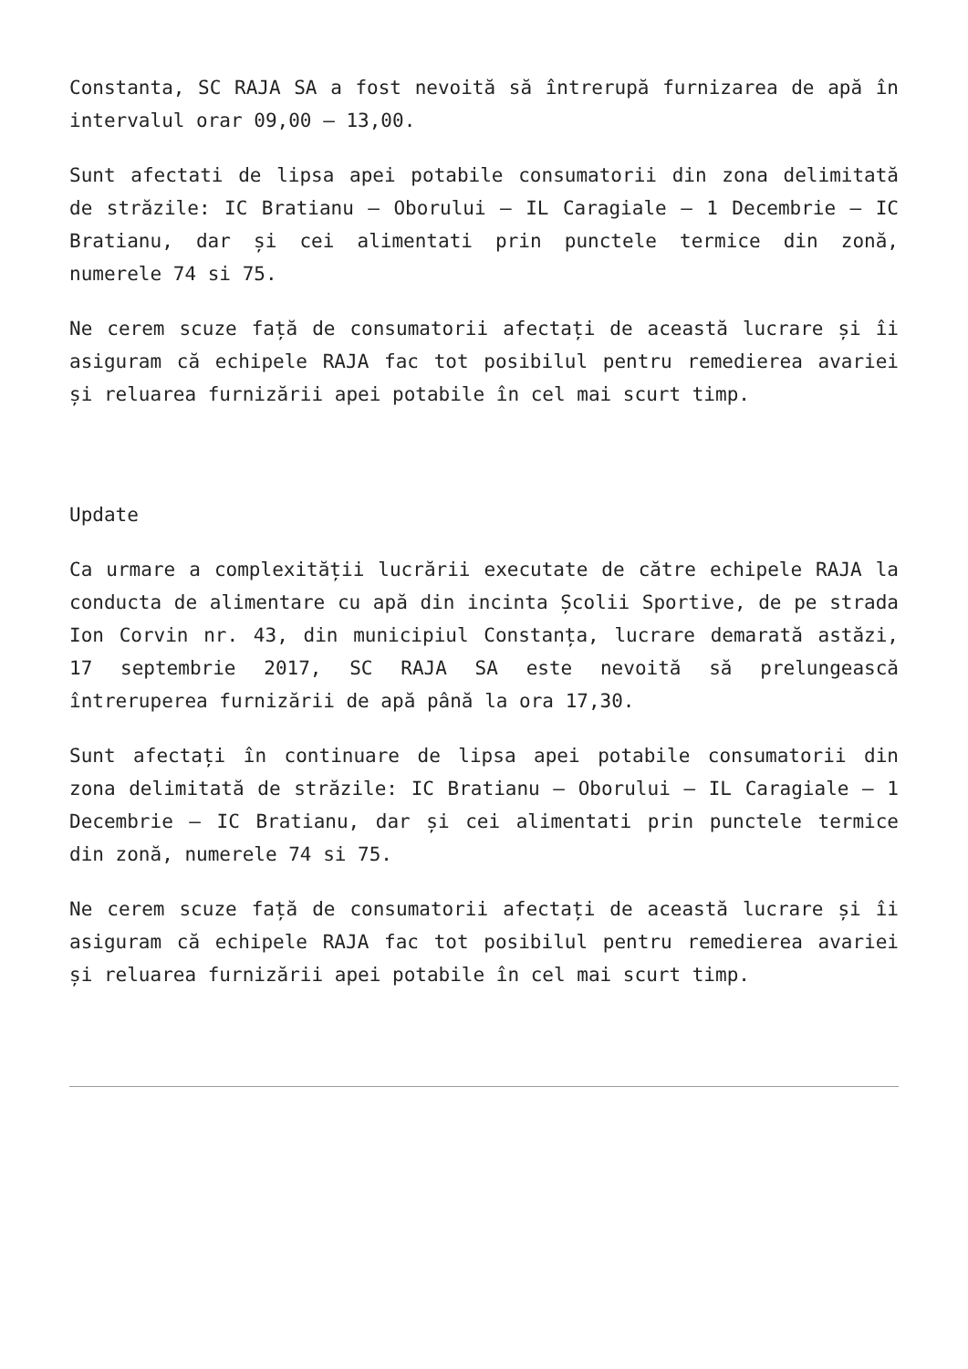Constanta, SC RAJA SA a fost nevoită să întrerupă furnizarea de apă în intervalul orar 09,00 – 13,00.
Sunt afectati de lipsa apei potabile consumatorii din zona delimitată de străzile: IC Bratianu – Oborului – IL Caragiale – 1 Decembrie – IC Bratianu, dar și cei alimentati prin punctele termice din zonă, numerele 74 si 75.
Ne cerem scuze față de consumatorii afectați de această lucrare și îi asiguram că echipele RAJA fac tot posibilul pentru remedierea avariei și reluarea furnizării apei potabile în cel mai scurt timp.
Update
Ca urmare a complexității lucrării executate de către echipele RAJA la conducta de alimentare cu apă din incinta Școlii Sportive, de pe strada Ion Corvin nr. 43, din municipiul Constanța, lucrare demarată astăzi, 17 septembrie 2017, SC RAJA SA este nevoită să prelungească întreruperea furnizării de apă până la ora 17,30.
Sunt afectați în continuare de lipsa apei potabile consumatorii din zona delimitată de străzile: IC Bratianu – Oborului – IL Caragiale – 1 Decembrie – IC Bratianu, dar și cei alimentati prin punctele termice din zonă, numerele 74 si 75.
Ne cerem scuze față de consumatorii afectați de această lucrare și îi asiguram că echipele RAJA fac tot posibilul pentru remedierea avariei și reluarea furnizării apei potabile în cel mai scurt timp.